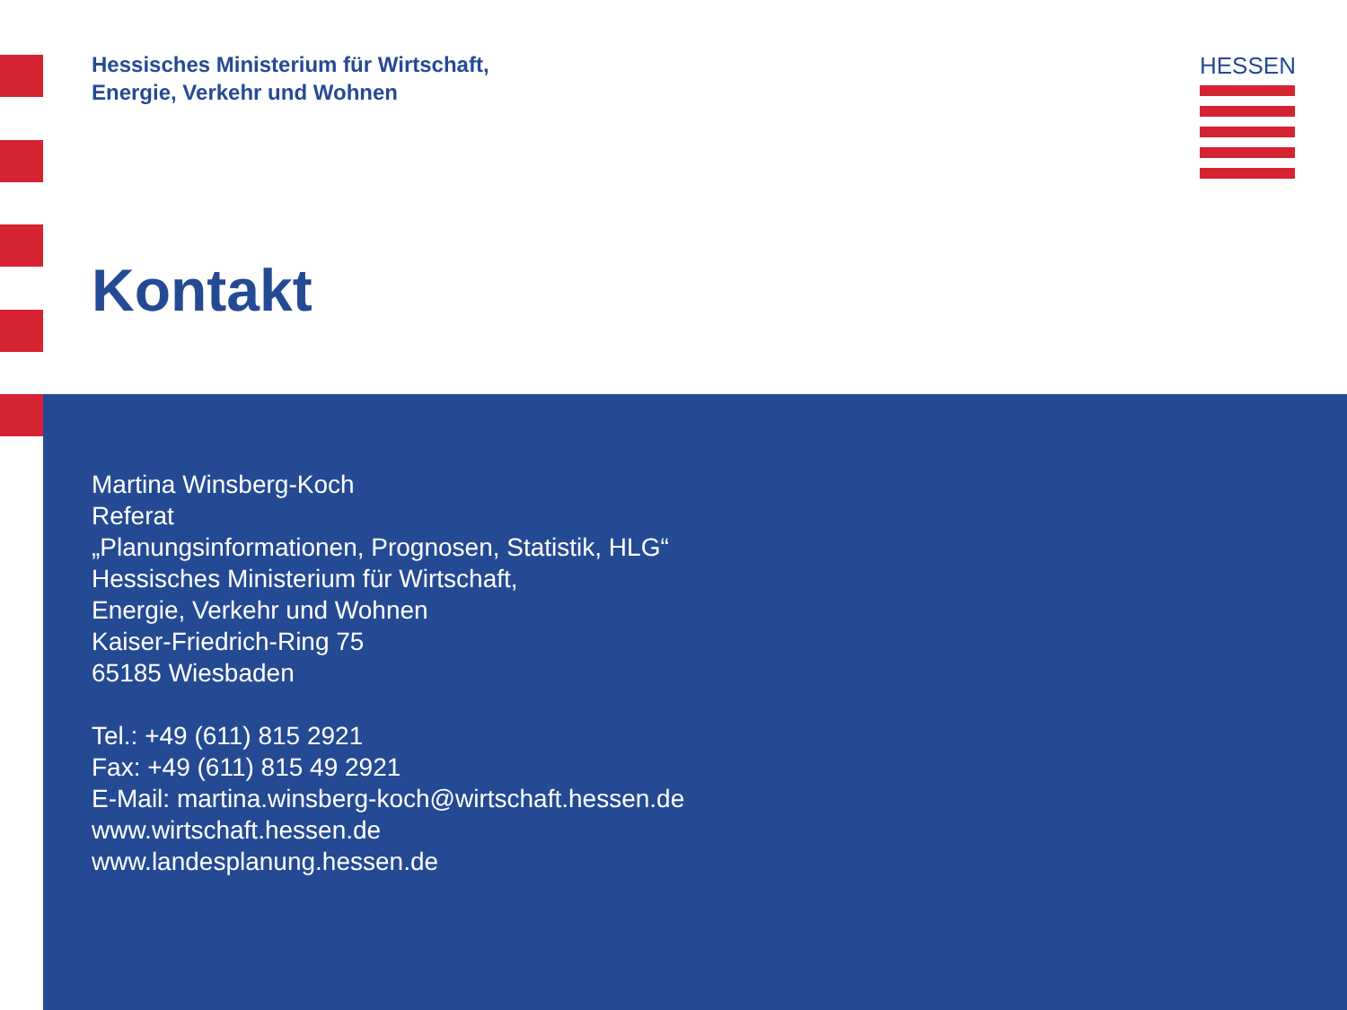Hessisches Ministerium für Wirtschaft,
Energie, Verkehr und Wohnen
HESSEN
Kontakt
Martina Winsberg-Koch
Referat
„Planungsinformationen, Prognosen, Statistik, HLG“
Hessisches Ministerium für Wirtschaft,
Energie, Verkehr und Wohnen
Kaiser-Friedrich-Ring 75
65185 Wiesbaden
Tel.: +49 (611) 815 2921
Fax: +49 (611) 815 49 2921
E-Mail: martina.winsberg-koch@wirtschaft.hessen.de
www.wirtschaft.hessen.de
www.landesplanung.hessen.de